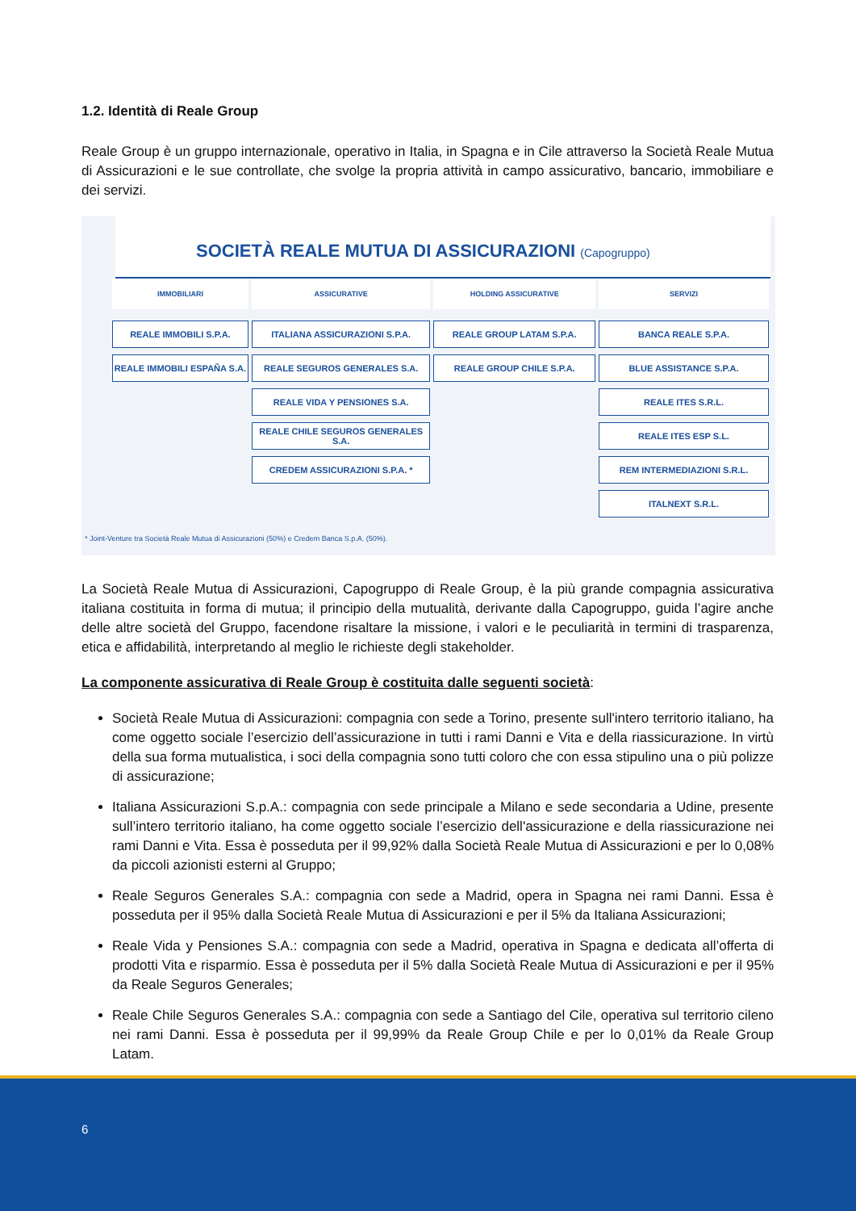1.2. Identità di Reale Group
Reale Group è un gruppo internazionale, operativo in Italia, in Spagna e in Cile attraverso la Società Reale Mutua di Assicurazioni e le sue controllate, che svolge la propria attività in campo assicurativo, bancario, immobiliare e dei servizi.
SOCIETÀ REALE MUTUA DI ASSICURAZIONI (Capogruppo)
IMMOBILIARI
REALE IMMOBILI S.P.A.
REALE IMMOBILI ESPAÑA S.A.
ASSICURATIVE
ITALIANA ASSICURAZIONI S.P.A.
REALE SEGUROS GENERALES S.A.
REALE VIDA Y PENSIONES S.A.
REALE CHILE SEGUROS GENERALES S.A.
CREDEM ASSICURAZIONI S.P.A. *
HOLDING ASSICURATIVE
REALE GROUP LATAM S.P.A.
REALE GROUP CHILE S.P.A.
SERVIZI
BANCA REALE S.P.A.
BLUE ASSISTANCE S.P.A.
REALE ITES S.R.L.
REALE ITES ESP S.L.
REM INTERMEDIAZIONI S.R.L.
ITALNEXT S.R.L.
* Joint-Venture tra Società Reale Mutua di Assicurazioni (50%) e Credem Banca S.p.A. (50%).
La Società Reale Mutua di Assicurazioni, Capogruppo di Reale Group, è la più grande compagnia assicurativa italiana costituita in forma di mutua; il principio della mutualità, derivante dalla Capogruppo, guida l’agire anche delle altre società del Gruppo, facendone risaltare la missione, i valori e le peculiarità in termini di trasparenza, etica e affidabilità, interpretando al meglio le richieste degli stakeholder.
La componente assicurativa di Reale Group è costituita dalle seguenti società:
Società Reale Mutua di Assicurazioni: compagnia con sede a Torino, presente sull'intero territorio italiano, ha come oggetto sociale l’esercizio dell’assicurazione in tutti i rami Danni e Vita e della riassicurazione. In virtù della sua forma mutualistica, i soci della compagnia sono tutti coloro che con essa stipulino una o più polizze di assicurazione;
Italiana Assicurazioni S.p.A.: compagnia con sede principale a Milano e sede secondaria a Udine, presente sull’intero territorio italiano, ha come oggetto sociale l’esercizio dell'assicurazione e della riassicurazione nei rami Danni e Vita. Essa è posseduta per il 99,92% dalla Società Reale Mutua di Assicurazioni e per lo 0,08% da piccoli azionisti esterni al Gruppo;
Reale Seguros Generales S.A.: compagnia con sede a Madrid, opera in Spagna nei rami Danni. Essa è posseduta per il 95% dalla Società Reale Mutua di Assicurazioni e per il 5% da Italiana Assicurazioni;
Reale Vida y Pensiones S.A.: compagnia con sede a Madrid, operativa in Spagna e dedicata all’offerta di prodotti Vita e risparmio. Essa è posseduta per il 5% dalla Società Reale Mutua di Assicurazioni e per il 95% da Reale Seguros Generales;
Reale Chile Seguros Generales S.A.: compagnia con sede a Santiago del Cile, operativa sul territorio cileno nei rami Danni. Essa è posseduta per il 99,99% da Reale Group Chile e per lo 0,01% da Reale Group Latam.
6